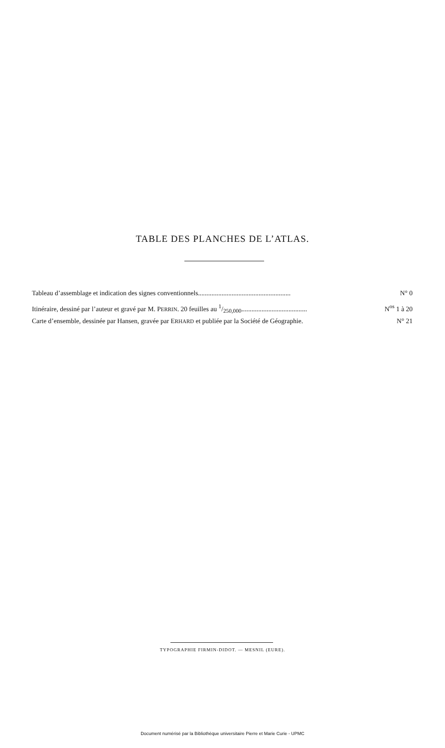TABLE DES PLANCHES DE L’ATLAS.
Tableau d’assemblage et indication des signes conventionnels....................................................... N° 0
Itinéraire, dessiné par l’auteur et gravé par M. PERRIN. 20 feuilles au 1/250,000....................................... N<sup>os</sup> 1 à 20
Carte d’ensemble, dessinée par Hansen, gravée par ERHARD et publiée par la Société de Géographie. N° 21
TYPOGRAPHIE FIRMIN-DIDOT. — MESNIL (EURE).
Document numérisé par la Bibliothèque universitaire Pierre et Marie Curie - UPMC